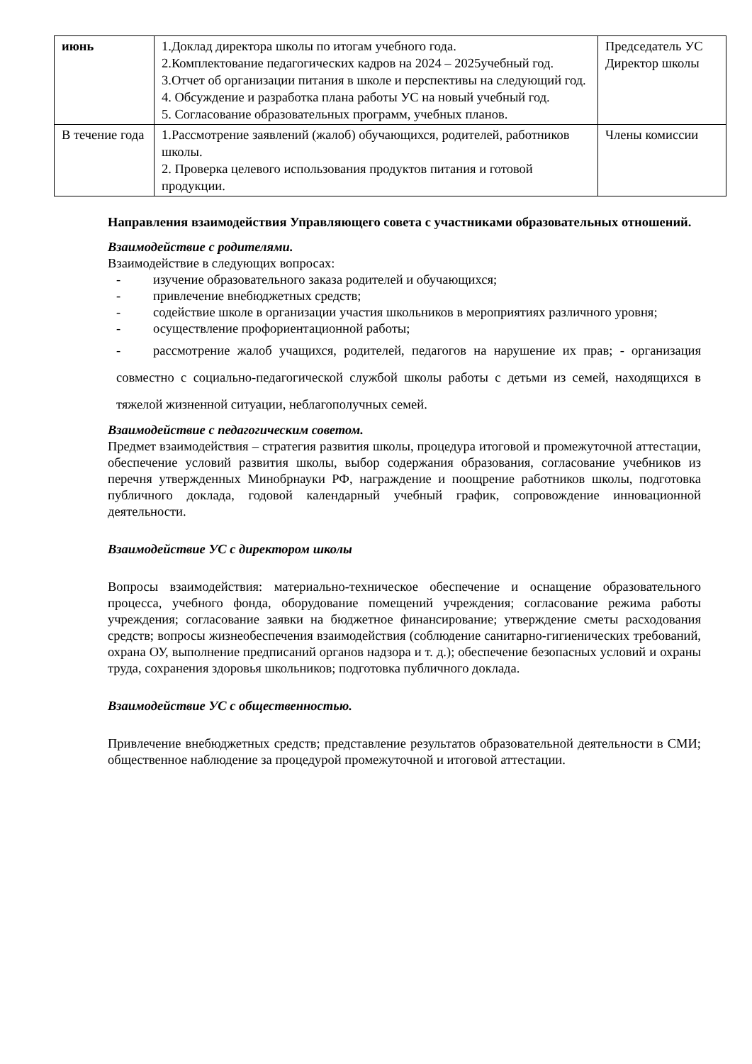| июнь | 1.Доклад директора школы по итогам учебного года. 2.Комплектование педагогических кадров на 2024 – 2025учебный год. 3.Отчет об организации питания в школе и перспективы на следующий год. 4. Обсуждение и разработка плана работы УС на новый учебный год. 5. Согласование образовательных программ, учебных планов. | Председатель УС Директор школы |
| В течение года | 1.Рассмотрение заявлений (жалоб) обучающихся, родителей, работников школы. 2. Проверка целевого использования продуктов питания и готовой продукции. | Члены комиссии |
Направления взаимодействия Управляющего совета с участниками образовательных отношений.
Взаимодействие с родителями.
Взаимодействие в следующих вопросах:
- изучение образовательного заказа родителей и обучающихся;
- привлечение внебюджетных средств;
- содействие школе в организации участия школьников в мероприятиях различного уровня;
- осуществление профориентационной работы;
- рассмотрение жалоб учащихся, родителей, педагогов на нарушение их прав; - организация совместно с социально-педагогической службой школы работы с детьми из семей, находящихся в тяжелой жизненной ситуации, неблагополучных семей.
Взаимодействие с педагогическим советом.
Предмет взаимодействия – стратегия развития школы, процедура итоговой и промежуточной аттестации, обеспечение условий развития школы, выбор содержания образования, согласование учебников из перечня утвержденных Минобрнауки РФ, награждение и поощрение работников школы, подготовка публичного доклада, годовой календарный учебный график, сопровождение инновационной деятельности.
Взаимодействие УС с директором школы
Вопросы взаимодействия: материально-техническое обеспечение и оснащение образовательного процесса, учебного фонда, оборудование помещений учреждения; согласование режима работы учреждения; согласование заявки на бюджетное финансирование; утверждение сметы расходования средств; вопросы жизнеобеспечения взаимодействия (соблюдение санитарно-гигиенических требований, охрана ОУ, выполнение предписаний органов надзора и т. д.); обеспечение безопасных условий и охраны труда, сохранения здоровья школьников; подготовка публичного доклада.
Взаимодействие УС с общественностью.
Привлечение внебюджетных средств; представление результатов образовательной деятельности в СМИ; общественное наблюдение за процедурой промежуточной и итоговой аттестации.